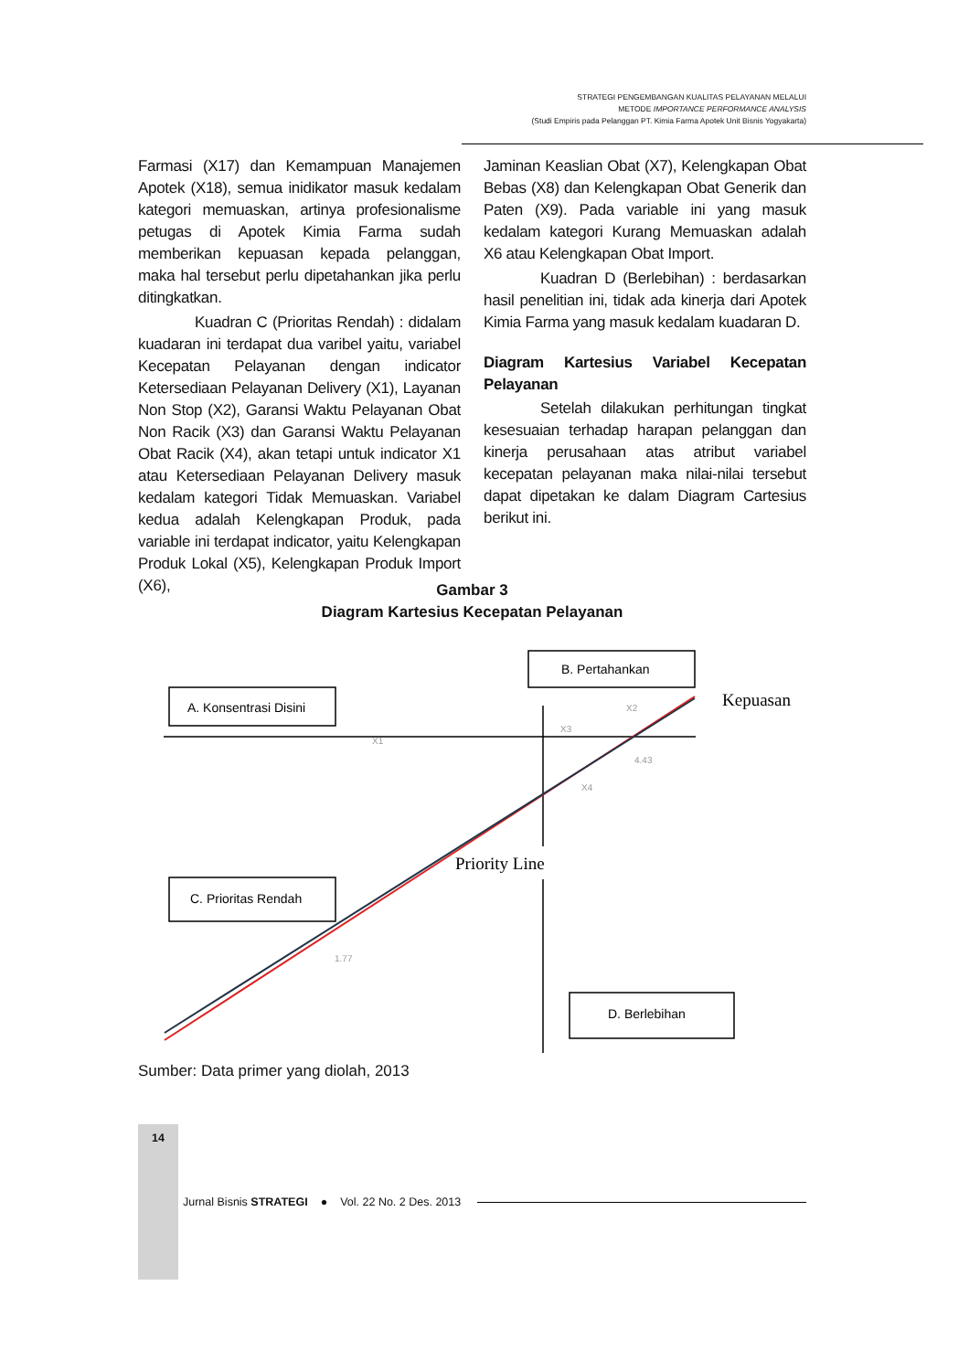STRATEGI PENGEMBANGAN KUALITAS PELAYANAN MELALUI
METODE IMPORTANCE PERFORMANCE ANALYSIS
(Studi Empiris pada Pelanggan PT. Kimia Farma Apotek Unit Bisnis Yogyakarta)
Farmasi (X17) dan Kemampuan Manajemen Apotek (X18), semua inidikator masuk kedalam kategori memuaskan, artinya profesionalisme petugas di Apotek Kimia Farma sudah memberikan kepuasan kepada pelanggan, maka hal tersebut perlu dipetahankan jika perlu ditingkatkan.
Kuadran C (Prioritas Rendah) : didalam kuadaran ini terdapat dua varibel yaitu, variabel Kecepatan Pelayanan dengan indicator Ketersediaan Pelayanan Delivery (X1), Layanan Non Stop (X2), Garansi Waktu Pelayanan Obat Non Racik (X3) dan Garansi Waktu Pelayanan Obat Racik (X4), akan tetapi untuk indicator X1 atau Ketersediaan Pelayanan Delivery masuk kedalam kategori Tidak Memuaskan. Variabel kedua adalah Kelengkapan Produk, pada variable ini terdapat indicator, yaitu Kelengkapan Produk Lokal (X5), Kelengkapan Produk Import (X6),
Jaminan Keaslian Obat (X7), Kelengkapan Obat Bebas (X8) dan Kelengkapan Obat Generik dan Paten (X9). Pada variable ini yang masuk kedalam kategori Kurang Memuaskan adalah X6 atau Kelengkapan Obat Import.
Kuadran D (Berlebihan) : berdasarkan hasil penelitian ini, tidak ada kinerja dari Apotek Kimia Farma yang masuk kedalam kuadaran D.
Diagram Kartesius Variabel Kecepatan Pelayanan
Setelah dilakukan perhitungan tingkat kesesuaian terhadap harapan pelanggan dan kinerja perusahaan atas atribut variabel kecepatan pelayanan maka nilai-nilai tersebut dapat dipetakan ke dalam Diagram Cartesius berikut ini.
Gambar 3
Diagram Kartesius Kecepatan Pelayanan
A. Konsentrasi Disini
B. Pertahankan
Kepuasan
X1
X2
X3
4.43
X4
Priority Line
C. Prioritas Rendah
1.77
D. Berlebihan
Sumber: Data primer yang diolah, 2013
14
Jurnal Bisnis STRATEGI ● Vol. 22 No. 2 Des. 2013